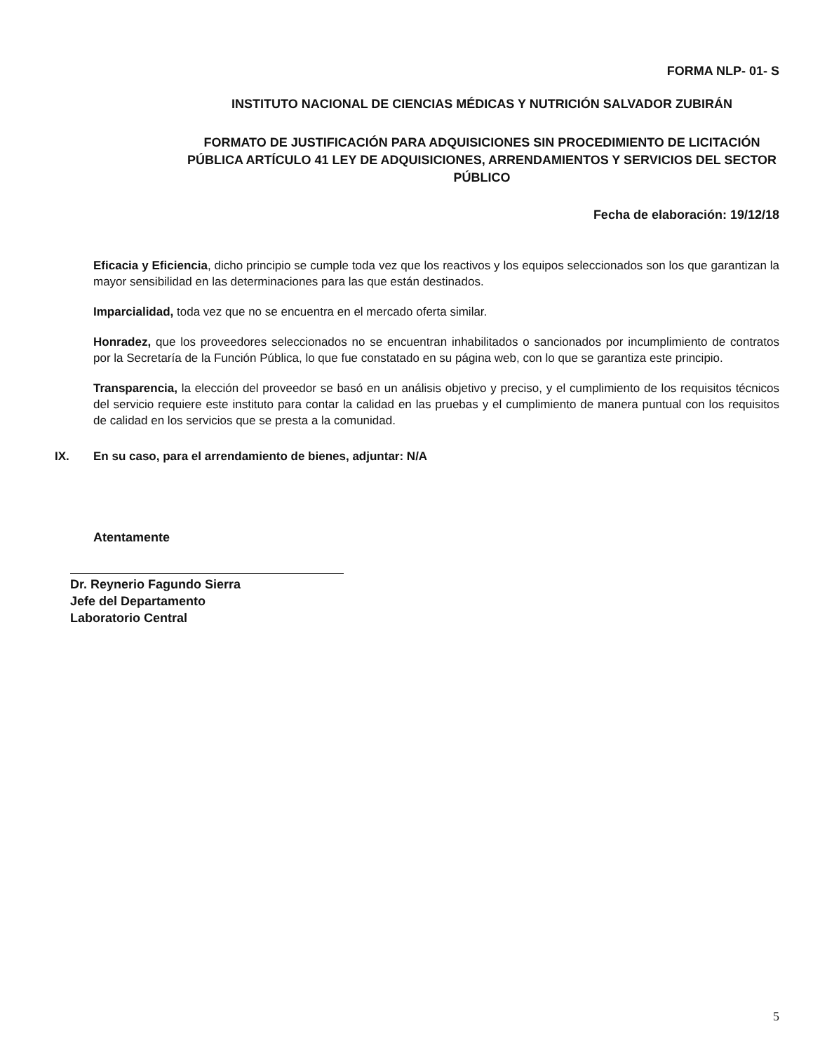FORMA NLP- 01- S
INSTITUTO NACIONAL DE CIENCIAS MÉDICAS Y NUTRICIÓN SALVADOR ZUBIRÁN
FORMATO DE JUSTIFICACIÓN PARA ADQUISICIONES SIN PROCEDIMIENTO DE LICITACIÓN PÚBLICA ARTÍCULO 41 LEY DE ADQUISICIONES, ARRENDAMIENTOS Y SERVICIOS DEL SECTOR PÚBLICO
Fecha de elaboración: 19/12/18
Eficacia y Eficiencia, dicho principio se cumple toda vez que los reactivos y los equipos seleccionados son los que garantizan la mayor sensibilidad en las determinaciones para las que están destinados.
Imparcialidad, toda vez que no se encuentra en el mercado oferta similar.
Honradez, que los proveedores seleccionados no se encuentran inhabilitados o sancionados por incumplimiento de contratos por la Secretaría de la Función Pública, lo que fue constatado en su página web, con lo que se garantiza este principio.
Transparencia, la elección del proveedor se basó en un análisis objetivo y preciso, y el cumplimiento de los requisitos técnicos del servicio requiere este instituto para contar la calidad en las pruebas y el cumplimiento de manera puntual con los requisitos de calidad en los servicios que se presta a la comunidad.
IX. En su caso, para el arrendamiento de bienes, adjuntar: N/A
Atentamente
Dr. Reynerio Fagundo Sierra
Jefe del Departamento
Laboratorio Central
5